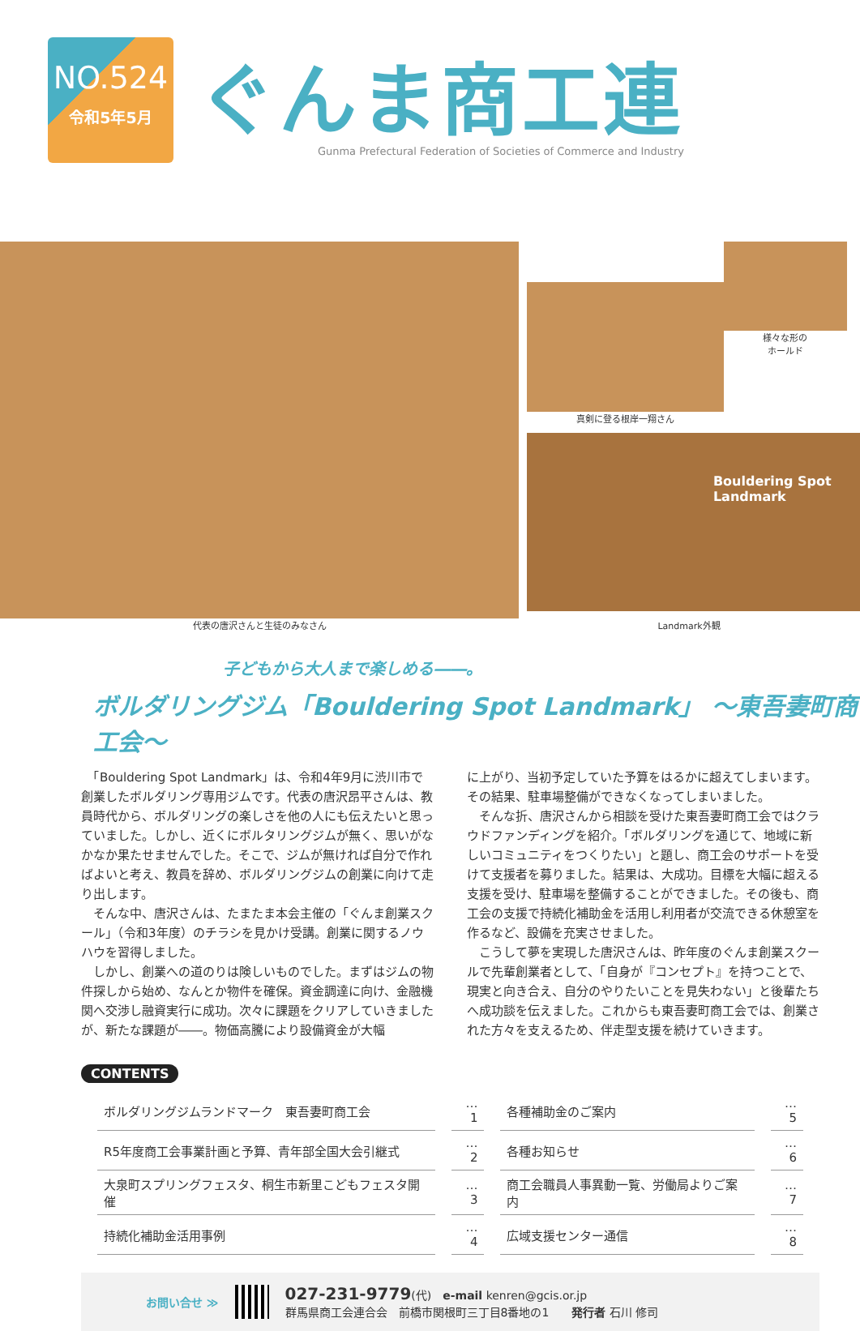NO.524
令和5年5月
ぐんま商工連
Gunma Prefectural Federation of Societies of Commerce and Industry
真剣に登る根岸一翔さん 様々な形の
ホールド
Bouldering Spot
Landmark
代表の唐沢さんと生徒のみなさん Landmark外観
子どもから大人まで楽しめる――。
ボルダリングジム「Bouldering Spot Landmark」 ～東吾妻町商工会～
　「Bouldering Spot Landmark」は、令和4年9月に渋川市で創業したボルダリング専用ジムです。代表の唐沢昂平さんは、教員時代から、ボルダリングの楽しさを他の人にも伝えたいと思っていました。しかし、近くにボルタリングジムが無く、思いがなかなか果たせませんでした。そこで、ジムが無ければ自分で作ればよいと考え、教員を辞め、ボルダリングジムの創業に向けて走り出します。
　そんな中、唐沢さんは、たまたま本会主催の「ぐんま創業スクール」（令和3年度）のチラシを見かけ受講。創業に関するノウハウを習得しました。
　しかし、創業への道のりは険しいものでした。まずはジムの物件探しから始め、なんとか物件を確保。資金調達に向け、金融機関へ交渉し融資実行に成功。次々に課題をクリアしていきましたが、新たな課題が――。物価高騰により設備資金が大幅
に上がり、当初予定していた予算をはるかに超えてしまいます。その結果、駐車場整備ができなくなってしまいました。
　そんな折、唐沢さんから相談を受けた東吾妻町商工会ではクラウドファンディングを紹介。「ボルダリングを通じて、地域に新しいコミュニティをつくりたい」と題し、商工会のサポートを受けて支援者を募りました。結果は、大成功。目標を大幅に超える支援を受け、駐車場を整備することができました。その後も、商工会の支援で持続化補助金を活用し利用者が交流できる休憩室を作るなど、設備を充実させました。
　こうして夢を実現した唐沢さんは、昨年度のぐんま創業スクールで先輩創業者として、「自身が『コンセプト』を持つことで、現実と向き合え、自分のやりたいことを見失わない」と後輩たちへ成功談を伝えました。これからも東吾妻町商工会では、創業された方々を支えるため、伴走型支援を続けていきます。
CONTENTS
| ボルダリングジムランドマーク 東吾妻町商工会 | …1 | 各種補助金のご案内 | …5 |
| R5年度商工会事業計画と予算、青年部全国大会引継式 | …2 | 各種お知らせ | …6 |
| 大泉町スプリングフェスタ、桐生市新里こどもフェスタ開催 | …3 | 商工会職員人事異動一覧、労働局よりご案内 | …7 |
| 持続化補助金活用事例 | …4 | 広域支援センター通信 | …8 |
お問い合せ ≫
027-231-9779(代)　e-mail kenren@gcis.or.jp
群馬県商工会連合会　前橋市関根町三丁目8番地の1　　発行者 石川 修司